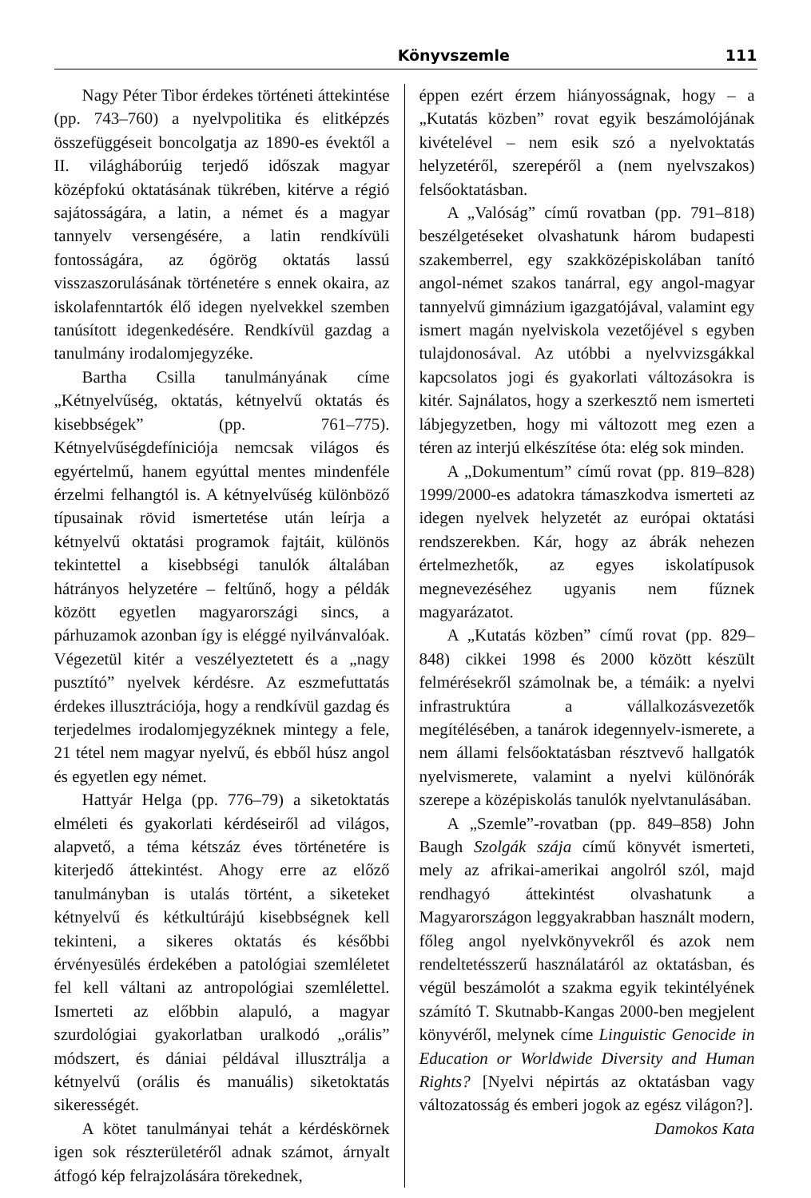Könyvszemle 111
Nagy Péter Tibor érdekes történeti áttekintése (pp. 743–760) a nyelvpolitika és elitképzés összefüggéseit boncolgatja az 1890-es évektől a II. világháborúig terjedő időszak magyar középfokú oktatásának tükrében, kitérve a régió sajátosságára, a latin, a német és a magyar tannyelv versengésére, a latin rendkívüli fontosságára, az ógörög oktatás lassú visszaszorulásának történetére s ennek okaira, az iskolafenntartók élő idegen nyelvekkel szemben tanúsított idegenkedésére. Rendkívül gazdag a tanulmány irodalomjegyzéke.
Bartha Csilla tanulmányának címe „Kétnyelvűség, oktatás, kétnyelvű oktatás és kisebbségek” (pp. 761–775). Kétnyelvűségdefíniciója nemcsak világos és egyértelmű, hanem egyúttal mentes mindenféle érzelmi felhangtól is. A kétnyelvűség különböző típusainak rövid ismertetése után leírja a kétnyelvű oktatási programok fajtáit, különös tekintettel a kisebbségi tanulók általában hátrányos helyzetére – feltűnő, hogy a példák között egyetlen magyarországi sincs, a párhuzamok azonban így is eléggé nyilvánvalóak. Végezetül kitér a veszélyeztetett és a „nagy pusztító” nyelvek kérdésre. Az eszmefuttatás érdekes illusztrációja, hogy a rendkívül gazdag és terjedelmes irodalomjegyzéknek mintegy a fele, 21 tétel nem magyar nyelvű, és ebből húsz angol és egyetlen egy német.
Hattyár Helga (pp. 776–79) a siketoktatás elméleti és gyakorlati kérdéseiről ad világos, alapvető, a téma kétszáz éves történetére is kiterjedő áttekintést. Ahogy erre az előző tanulmányban is utalás történt, a siketeket kétnyelvű és kétkultúrájú kisebbségnek kell tekinteni, a sikeres oktatás és későbbi érvényesülés érdekében a patológiai szemléletet fel kell váltani az antropológiai szemlélettel. Ismerteti az előbbin alapuló, a magyar szurdológiai gyakorlatban uralkodó „orális” módszert, és dániai példával illusztrálja a kétnyelvű (orális és manuális) siketoktatás sikerességét.
A kötet tanulmányai tehát a kérdéskörnek igen sok részterületéről adnak számot, árnyalt átfogó kép felrajzolására törekednek,
éppen ezért érzem hiányosságnak, hogy – a „Kutatás közben” rovat egyik beszámolójának kivételével – nem esik szó a nyelvoktatás helyzetéről, szerepéről a (nem nyelvszakos) felsőoktatásban.
A „Valóság” című rovatban (pp. 791–818) beszélgetéseket olvashatunk három budapesti szakemberrel, egy szakközépiskolában tanító angol-német szakos tanárral, egy angol-magyar tannyelvű gimnázium igazgatójával, valamint egy ismert magán nyelviskola vezetőjével s egyben tulajdonosával. Az utóbbi a nyelvvizsgákkal kapcsolatos jogi és gyakorlati változásokra is kitér. Sajnálatos, hogy a szerkesztő nem ismerteti lábjegyzetben, hogy mi változott meg ezen a téren az interjú elkészítése óta: elég sok minden.
A „Dokumentum” című rovat (pp. 819–828) 1999/2000-es adatokra támaszkodva ismerteti az idegen nyelvek helyzetét az európai oktatási rendszerekben. Kár, hogy az ábrák nehezen értelmezhetők, az egyes iskolatípusok megnevezéséhez ugyanis nem fűznek magyarázatot.
A „Kutatás közben” című rovat (pp. 829–848) cikkei 1998 és 2000 között készült felmérésekről számolnak be, a témáik: a nyelvi infrastruktúra a vállalkozásvezetők megítélésében, a tanárok idegennyelv-ismerete, a nem állami felsőoktatásban résztvevő hallgatók nyelvismerete, valamint a nyelvi különórák szerepe a középiskolás tanulók nyelvtanulásában.
A „Szemle”-rovatban (pp. 849–858) John Baugh Szolgák szája című könyvét ismerteti, mely az afrikai-amerikai angolról szól, majd rendhagyó áttekintést olvashatunk a Magyarországon leggyakrabban használt modern, főleg angol nyelvkönyvekről és azok nem rendeltetésszerű használatáról az oktatásban, és végül beszámolót a szakma egyik tekintélyének számító T. Skutnabb-Kangas 2000-ben megjelent könyvéről, melynek címe Linguistic Genocide in Education or Worldwide Diversity and Human Rights? [Nyelvi népirtás az oktatásban vagy változatosság és emberi jogok az egész világon?].
Damokos Kata